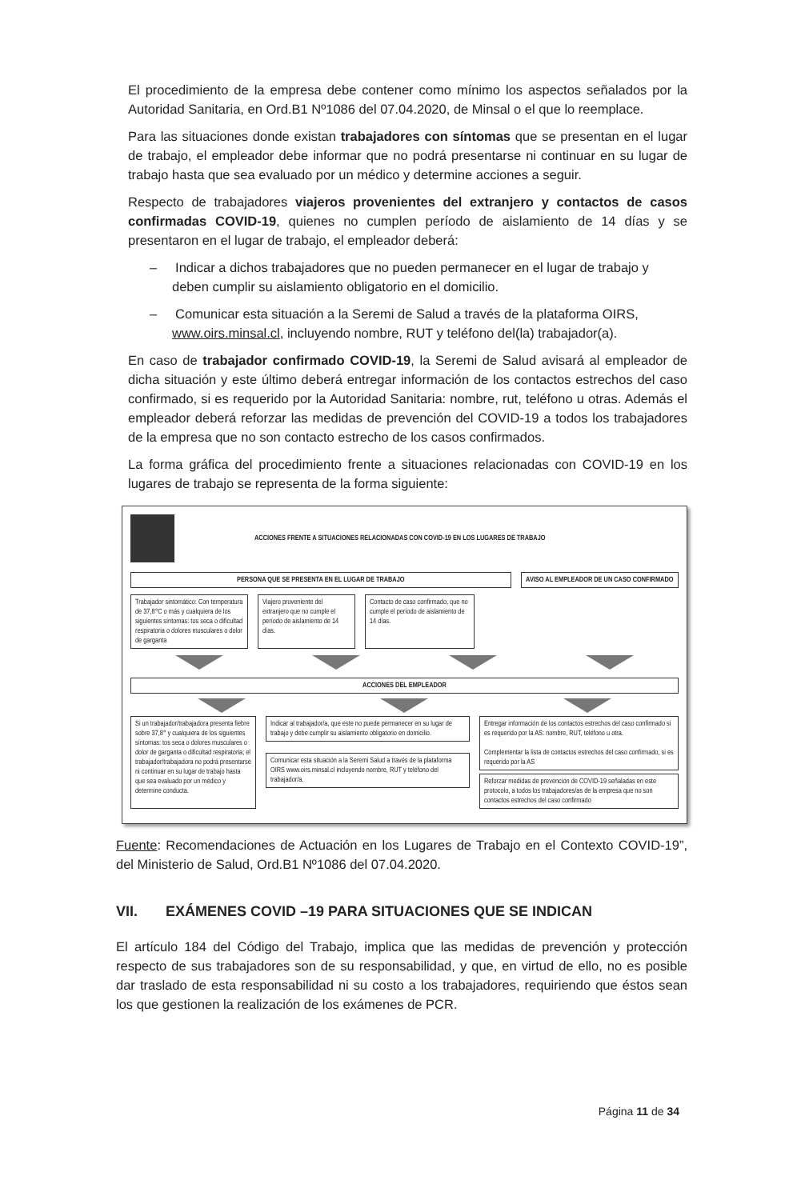El procedimiento de la empresa debe contener como mínimo los aspectos señalados por la Autoridad Sanitaria, en Ord.B1 Nº1086 del 07.04.2020, de Minsal o el que lo reemplace.
Para las situaciones donde existan trabajadores con síntomas que se presentan en el lugar de trabajo, el empleador debe informar que no podrá presentarse ni continuar en su lugar de trabajo hasta que sea evaluado por un médico y determine acciones a seguir.
Respecto de trabajadores viajeros provenientes del extranjero y contactos de casos confirmadas COVID-19, quienes no cumplen período de aislamiento de 14 días y se presentaron en el lugar de trabajo, el empleador deberá:
– Indicar a dichos trabajadores que no pueden permanecer en el lugar de trabajo y deben cumplir su aislamiento obligatorio en el domicilio.
– Comunicar esta situación a la Seremi de Salud a través de la plataforma OIRS, www.oirs.minsal.cl, incluyendo nombre, RUT y teléfono del(la) trabajador(a).
En caso de trabajador confirmado COVID-19, la Seremi de Salud avisará al empleador de dicha situación y este último deberá entregar información de los contactos estrechos del caso confirmado, si es requerido por la Autoridad Sanitaria: nombre, rut, teléfono u otras. Además el empleador deberá reforzar las medidas de prevención del COVID-19 a todos los trabajadores de la empresa que no son contacto estrecho de los casos confirmados.
La forma gráfica del procedimiento frente a situaciones relacionadas con COVID-19 en los lugares de trabajo se representa de la forma siguiente:
ACCIONES FRENTE A SITUACIONES RELACIONADAS CON COVID-19 EN LOS LUGARES DE TRABAJO
PERSONA QUE SE PRESENTA EN EL LUGAR DE TRABAJO
AVISO AL EMPLEADOR DE UN CASO CONFIRMADO
Trabajador sintomático: Con temperatura de 37,8°C o más y cualquiera de los siguientes síntomas: tos seca o dificultad respiratoria o dolores musculares o dolor de garganta
Viajero proveniente del extranjero que no cumple el período de aislamiento de 14 días.
Contacto de caso confirmado, que no cumple el período de aislamiento de 14 días.
ACCIONES DEL EMPLEADOR
Si un trabajador/trabajadora presenta fiebre sobre 37,8° y cualquiera de los siguientes síntomas: tos seca o dolores musculares o dolor de garganta o dificultad respiratoria; el trabajador/trabajadora no podrá presentarse ni continuar en su lugar de trabajo hasta que sea evaluado por un médico y determine conducta.
Indicar al trabajador/a, que este no puede permanecer en su lugar de trabajo y debe cumplir su aislamiento obligatorio en domicilio.
Comunicar esta situación a la Seremi Salud a través de la plataforma OIRS www.oirs.minsal.cl incluyendo nombre, RUT y teléfono del trabajador/a.
Entregar información de los contactos estrechos del caso confirmado si es requerido por la AS: nombre, RUT, teléfono u otra.
Complementar la lista de contactos estrechos del caso confirmado, si es requerido por la AS
Reforzar medidas de prevención de COVID-19 señaladas en este protocolo, a todos los trabajadores/as de la empresa que no son contactos estrechos del caso confirmado
Fuente: Recomendaciones de Actuación en los Lugares de Trabajo en el Contexto COVID-19”, del Ministerio de Salud, Ord.B1 Nº1086 del 07.04.2020.
VII. EXÁMENES COVID –19 PARA SITUACIONES QUE SE INDICAN
El artículo 184 del Código del Trabajo, implica que las medidas de prevención y protección respecto de sus trabajadores son de su responsabilidad, y que, en virtud de ello, no es posible dar traslado de esta responsabilidad ni su costo a los trabajadores, requiriendo que éstos sean los que gestionen la realización de los exámenes de PCR.
Página 11 de 34